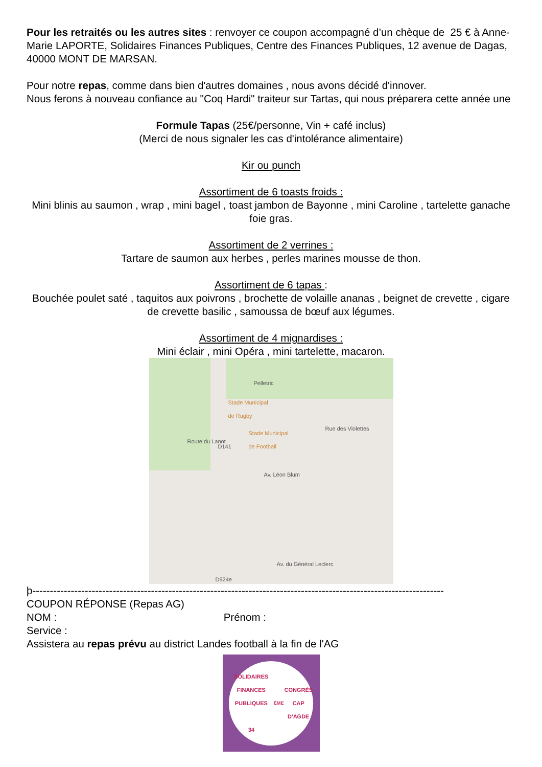Pour les retraités ou les autres sites : renvoyer ce coupon accompagné d’un chèque de 25 € à Anne-Marie LAPORTE, Solidaires Finances Publiques, Centre des Finances Publiques, 12 avenue de Dagas, 40000 MONT DE MARSAN.
Pour notre repas, comme dans bien d'autres domaines , nous avons décidé d'innover.
Nous ferons à nouveau confiance au "Coq Hardi" traiteur sur Tartas, qui nous préparera cette année une
Formule Tapas (25€/personne, Vin + café inclus)
(Merci de nous signaler les cas d'intolérance alimentaire)
Kir ou punch
Assortiment de 6 toasts froids :
Mini blinis au saumon , wrap , mini bagel , toast jambon de Bayonne , mini Caroline , tartelette ganache foie gras.
Assortiment de 2 verrines :
Tartare de saumon aux herbes , perles marines mousse de thon.
Assortiment de 6 tapas :
Bouchée poulet saté , taquitos aux poivrons , brochette de volaille ananas , beignet de crevette , cigare de crevette basilic , samoussa de bœuf aux légumes.
Assortiment de 4 mignardises :
Mini éclair , mini Opéra , mini tartelette, macaron.
Pelletric
Stade Municipal
de Rugby
Stade Municipal
de Football
Rue des Violettes
Route du Lanot
D141
Av. Léon Blum
Av. du Général Leclerc
D924e
þ----------------------------------------------------------------------------------------------------------------------
COUPON RÉPONSE (Repas AG)
NOM : Prénom :
Service :
Assistera au repas prévu au district Landes football à la fin de l'AG
SOLIDAIRES FINANCES PUBLIQUES
34<sup>ÈME</sup> CONGRÈS CAP D'AGDE